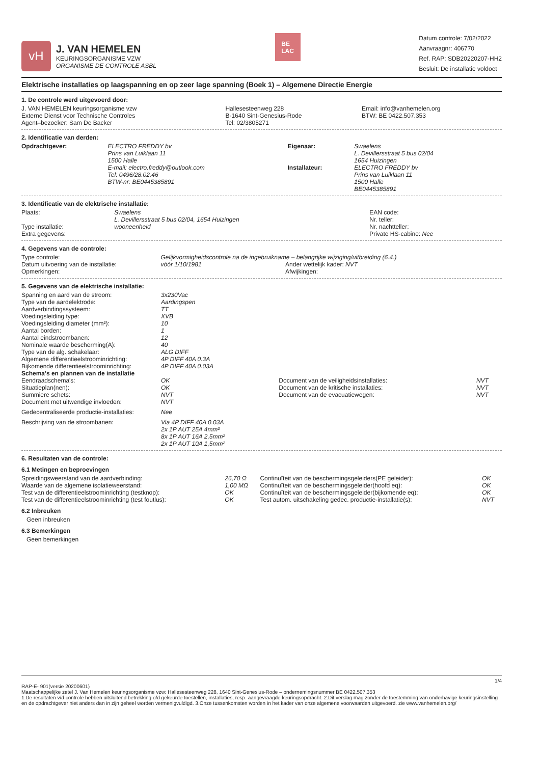vH
J. VAN HEMELEN
KEURINGSORGANISME VZW
ORGANISME DE CONTROLE ASBL
BE
LAC
Datum controle: 7/02/2022
Aanvraagnr: 406770
Ref. RAP: SDB20220207-HH2
Besluit: De installatie voldoet
Elektrische installaties op laagspanning en op zeer lage spanning (Boek 1) – Algemene Directie Energie
1. De controle werd uitgevoerd door:
| J. VAN HEMELEN keuringsorganisme vzw Externe Dienst voor Technische Controles Agent–bezoeker: Sam De Backer | Hallesesteenweg 228 B-1640 Sint-Genesius-Rode Tel: 02/3805271 | Email: info@vanhemelen.org BTW: BE 0422.507.353 |
2. Identificatie van derden:
| Opdrachtgever: | ELECTRO FREDDY bv Prins van Luiklaan 11 1500 Halle E-mail: electro.freddy@outlook.com Tel: 0496/28.02.46 BTW-nr: BE0445385891 | Eigenaar: Installateur: | Swaelens L. Devillersstraat 5 bus 02/04 1654 Huizingen ELECTRO FREDDY bv Prins van Luiklaan 11 1500 Halle BE0445385891 |
3. Identificatie van de elektrische installatie:
| Plaats: Type installatie: Extra gegevens: | Swaelens L. Devillersstraat 5 bus 02/04, 1654 Huizingen wooneenheid | EAN code: Nr. teller: Nr. nachtteller: Private HS-cabine: Nee |
4. Gegevens van de controle:
| Type controle: | Gelijkvormigheidscontrole na de ingebruikname – belangrijke wijziging/uitbreiding (6.4.) | |
| Datum uitvoering van de installatie: | vóór 1/10/1981 | Ander wettelijk kader: NVT |
| Opmerkingen: | | Afwijkingen: |
5. Gegevens van de elektrische installatie:
| Spanning en aard van de stroom: | 3x230Vac | | |
| Type van de aardelektrode: | Aardingspen | | |
| Aardverbindingssysteem: | TT | | |
| Voedingsleiding type: | XVB | | |
| Voedingsleiding diameter (mm²): | 10 | | |
| Aantal borden: | 1 | | |
| Aantal eindstroombanen: | 12 | | |
| Nominale waarde bescherming(A): | 40 | | |
| Type van de alg. schakelaar: | ALG DIFF | | |
| Algemene differentieelstroominrichting: | 4P DIFF 40A 0.3A | | |
| Bijkomende differentieelstroominrichting: | 4P DIFF 40A 0.03A | | |
| Schema's en plannen van de installatie | | | |
| Eendraadschema's: | OK | Document van de veiligheidsinstallaties: | NVT |
| Situatieplan(nen): | OK | Document van de kritische installaties: | NVT |
| Summiere schets: | NVT | Document van de evacuatiewegen: | NVT |
| Document met uitwendige invloeden: | NVT | | |
| Gedecentraliseerde productie-installaties: | Nee | | |
| Beschrijving van de stroombanen: | Via 4P DIFF 40A 0.03A 2x 1P AUT 25A 4mm² 8x 1P AUT 16A 2,5mm² 2x 1P AUT 10A 1,5mm² | | |
6. Resultaten van de controle:
6.1 Metingen en beproevingen
| Spreidingsweerstand van de aardverbinding: | 26,70 Ω | Continuïteit van de beschermingsgeleiders(PE geleider): | OK |
| Waarde van de algemene isolatieweerstand: | 1,00 MΩ | Continuïteit van de beschermingsgeleider(hoofd eq): | OK |
| Test van de differentieelstroominrichting (testknop): | OK | Continuïteit van de beschermingsgeleider(bijkomende eq): | OK |
| Test van de differentieelstroominrichting (test foutlus): | OK | Test autom. uitschakeling gedec. productie-installatie(s): | NVT |
6.2 Inbreuken
Geen inbreuken
6.3 Bemerkingen
Geen bemerkingen
1/4
RAP-E- 901(versie 20200601)
Maatschappelijke zetel J. Van Hemelen keuringsorganisme vzw: Hallesesteenweg 228, 1640 Sint-Genesius-Rode – ondernemingsnummer BE 0422.507.353
1.De resultaten v/d controle hebben uitsluitend betrekking o/d gekeurde toestellen, installaties, resp. aangevraagde keuringsopdracht. 2.Dit verslag mag zonder de toestemming van onderhavige keuringsinstelling en de opdrachtgever niet anders dan in zijn geheel worden vermenigvuldigd. 3.Onze tussenkomsten worden in het kader van onze algemene voorwaarden uitgevoerd. zie www.vanhemelen.org/